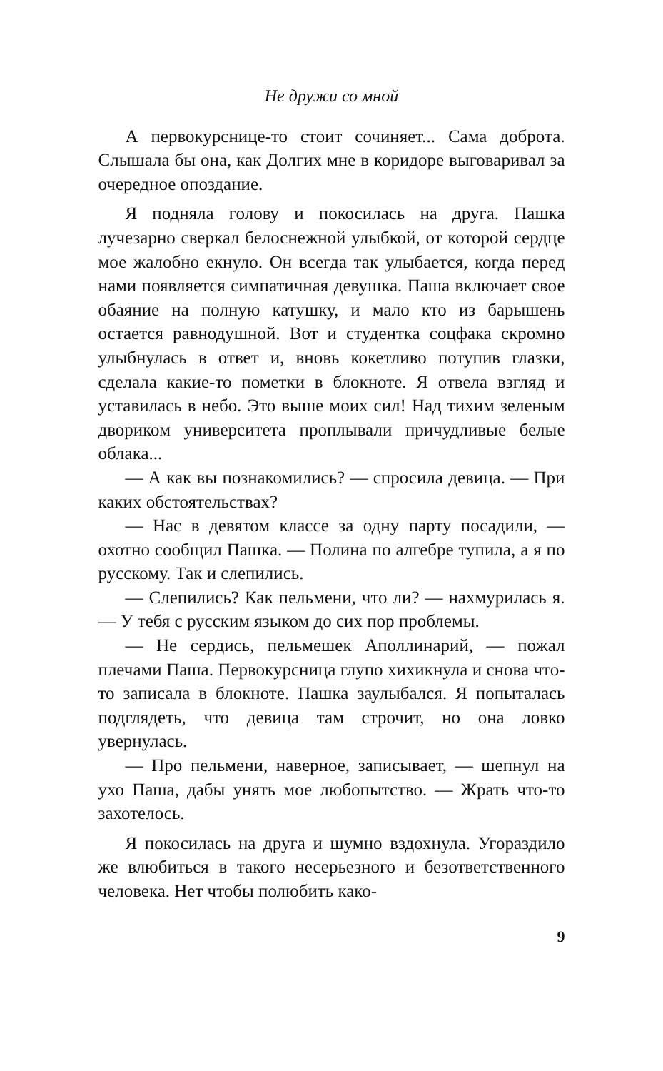Не дружи со мной
А первокурснице-то стоит сочиняет... Сама доброта. Слышала бы она, как Долгих мне в коридоре выговаривал за очередное опоздание.
Я подняла голову и покосилась на друга. Пашка лучезарно сверкал белоснежной улыбкой, от которой сердце мое жалобно екнуло. Он всегда так улыбается, когда перед нами появляется симпатичная девушка. Паша включает свое обаяние на полную катушку, и мало кто из барышень остается равнодушной. Вот и студентка соцфака скромно улыбнулась в ответ и, вновь кокетливо потупив глазки, сделала какие-то пометки в блокноте. Я отвела взгляд и уставилась в небо. Это выше моих сил! Над тихим зеленым двориком университета проплывали причудливые белые облака...
— А как вы познакомились? — спросила девица. — При каких обстоятельствах?
— Нас в девятом классе за одну парту посадили, — охотно сообщил Пашка. — Полина по алгебре тупила, а я по русскому. Так и слепились.
— Слепились? Как пельмени, что ли? — нахмурилась я. — У тебя с русским языком до сих пор проблемы.
— Не сердись, пельмешек Аполлинарий, — пожал плечами Паша. Первокурсница глупо хихикнула и снова что-то записала в блокноте. Пашка заулыбался. Я попыталась подглядеть, что девица там строчит, но она ловко увернулась.
— Про пельмени, наверное, записывает, — шепнул на ухо Паша, дабы унять мое любопытство. — Жрать что-то захотелось.
Я покосилась на друга и шумно вздохнула. Угораздило же влюбиться в такого несерьезного и безответственного человека. Нет чтобы полюбить како-
9